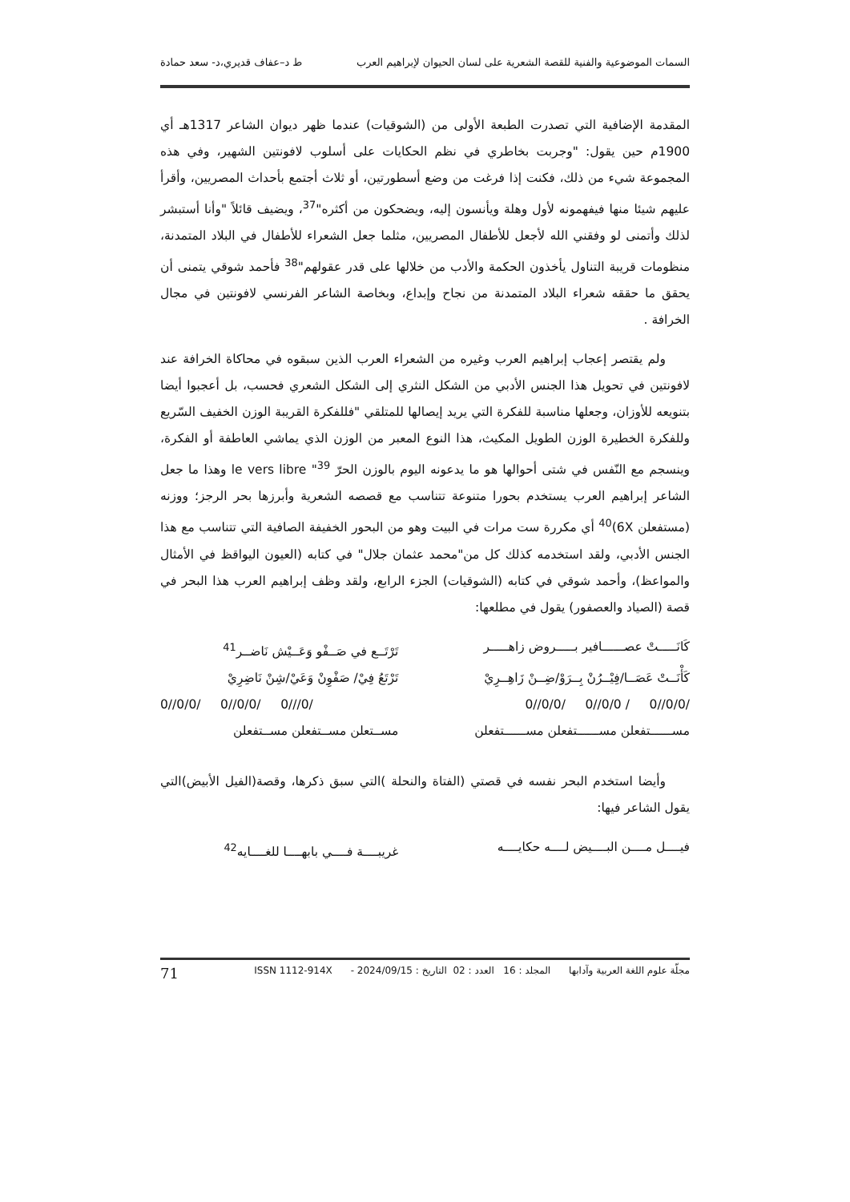السمات الموضوعية والفنية للقصة الشعرية على لسان الحيوان لإبراهيم العرب ط د–عفاف قديري،د- سعد حمادة
المقدمة الإضافية التي تصدرت الطبعة الأولى من (الشوقيات) عندما ظهر ديوان الشاعر 1317هـ أي 1900م حين يقول: "وجربت بخاطري في نظم الحكايات على أسلوب لافونتين الشهير، وفي هذه المجموعة شيء من ذلك، فكنت إذا فرغت من وضع أسطورتين، أو ثلاث أجتمع بأحداث المصريين، وأقرأ عليهم شيئا منها فيفهمونه لأول وهلة ويأنسون إليه، ويضحكون من أكثره"<sup>37</sup>، ويضيف قائلاً "وأنا أستبشر لذلك وأتمنى لو وفقني الله لأجعل للأطفال المصريين، مثلما جعل الشعراء للأطفال في البلاد المتمدنة، منظومات قريبة التناول يأخذون الحكمة والأدب من خلالها على قدر عقولهم"<sup>38</sup> فأحمد شوقي يتمنى أن يحقق ما حققه شعراء البلاد المتمدنة من نجاح وإبداع، وبخاصة الشاعر الفرنسي لافونتين في مجال الخرافة .
ولم يقتصر إعجاب إبراهيم العرب وغيره من الشعراء العرب الذين سبقوه في محاكاة الخرافة عند لافونتين في تحويل هذا الجنس الأدبي من الشكل النثري إلى الشكل الشعري فحسب، بل أعجبوا أيضا بتنويعه للأوزان، وجعلها مناسبة للفكرة التي يريد إيصالها للمتلقي "فللفكرة القريبة الوزن الخفيف السّريع وللفكرة الخطيرة الوزن الطويل المكيث، هذا النوع المعبر من الوزن الذي يماشي العاطفة أو الفكرة، وينسجم مع النّفس في شتى أحوالها هو ما يدعونه اليوم بالوزن الحرّ le vers libre "<sup>39</sup> وهذا ما جعل الشاعر إبراهيم العرب يستخدم بحورا متنوعة تتناسب مع قصصه الشعرية وأبرزها بحر الرجز؛ ووزنه (مستفعلن 6X)<sup>40</sup> أي مكررة ست مرات في البيت وهو من البحور الخفيفة الصافية التي تتناسب مع هذا الجنس الأدبي، ولقد استخدمه كذلك كل من"محمد عثمان جلال" في كتابه (العيون اليواقظ في الأمثال والمواعظ)، وأحمد شوقي في كتابه (الشوقيات) الجزء الرابع، ولقد وظف إبراهيم العرب هذا البحر في قصة (الصياد والعصفور) يقول في مطلعها:
كَانَـــــتْ عصــــــافير بـــــروض زاهـــــر
تَرْتَــع في صَــفْو وَعَــيْش نَاضــر<sup>41</sup>
كَأْنَــتْ عَصَــا/فِيْــرُنْ بِــرَوْ/ضِــنْ زَاهِــرِيْ
تَرْتَعُ فِيْ/ صَفْوِنْ وَعَيْ/شِنْ نَاضِرِيْ
0//0/0/ 0//0/0/ 0///0/ 0//0/0/ 0//0/0 / 0//0/0/
مســــــتفعلن مســــــتفعلن مســــــتفعلن
مســتعلن مســتفعلن مســتفعلن
وأيضا استخدم البحر نفسه في قصتي (الفتاة والنحلة )التي سبق ذكرها، وقصة(الفيل الأبيض)التي يقول الشاعر فيها:
فيــــل مــــن البــــيض لــــه حكايــــه
غريبــــة فــــي بابهــــا للغــــايه<sup>42</sup>
مجلّة علوم اللغة العربية وآدابها المجلد : 16 العدد : 02 التاريخ : 2024/09/15 - ISSN 1112-914X 71